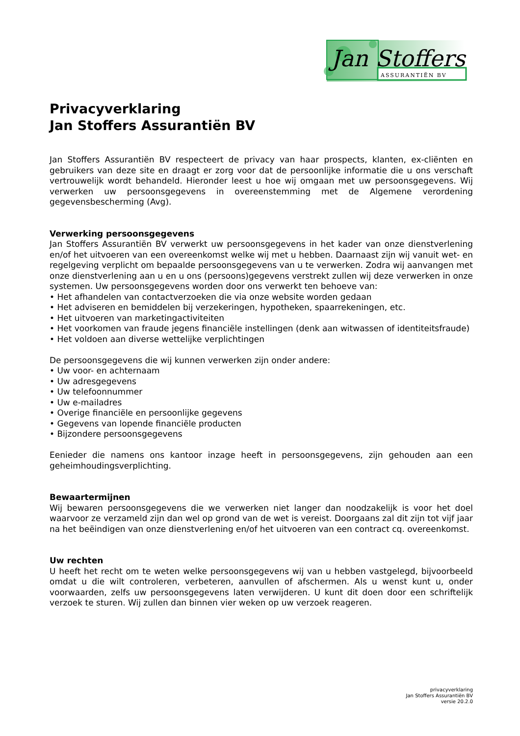Jan Stoffers
ASSURANTIËN BV
Privacyverklaring
Jan Stoffers Assurantiën BV
Jan Stoffers Assurantiën BV respecteert de privacy van haar prospects, klanten, ex-cliënten en gebruikers van deze site en draagt er zorg voor dat de persoonlijke informatie die u ons verschaft vertrouwelijk wordt behandeld. Hieronder leest u hoe wij omgaan met uw persoonsgegevens. Wij verwerken uw persoonsgegevens in overeenstemming met de Algemene verordening gegevensbescherming (Avg).
Verwerking persoonsgegevens
Jan Stoffers Assurantiën BV verwerkt uw persoonsgegevens in het kader van onze dienstverlening en/of het uitvoeren van een overeenkomst welke wij met u hebben. Daarnaast zijn wij vanuit wet- en regelgeving verplicht om bepaalde persoonsgegevens van u te verwerken. Zodra wij aanvangen met onze dienstverlening aan u en u ons (persoons)gegevens verstrekt zullen wij deze verwerken in onze systemen. Uw persoonsgegevens worden door ons verwerkt ten behoeve van:
• Het afhandelen van contactverzoeken die via onze website worden gedaan
• Het adviseren en bemiddelen bij verzekeringen, hypotheken, spaarrekeningen, etc.
• Het uitvoeren van marketingactiviteiten
• Het voorkomen van fraude jegens financiële instellingen (denk aan witwassen of identiteitsfraude)
• Het voldoen aan diverse wettelijke verplichtingen
De persoonsgegevens die wij kunnen verwerken zijn onder andere:
• Uw voor- en achternaam
• Uw adresgegevens
• Uw telefoonnummer
• Uw e-mailadres
• Overige financiële en persoonlijke gegevens
• Gegevens van lopende financiële producten
• Bijzondere persoonsgegevens
Eenieder die namens ons kantoor inzage heeft in persoonsgegevens, zijn gehouden aan een geheimhoudingsverplichting.
Bewaartermijnen
Wij bewaren persoonsgegevens die we verwerken niet langer dan noodzakelijk is voor het doel waarvoor ze verzameld zijn dan wel op grond van de wet is vereist. Doorgaans zal dit zijn tot vijf jaar na het beëindigen van onze dienstverlening en/of het uitvoeren van een contract cq. overeenkomst.
Uw rechten
U heeft het recht om te weten welke persoonsgegevens wij van u hebben vastgelegd, bijvoorbeeld omdat u die wilt controleren, verbeteren, aanvullen of afschermen. Als u wenst kunt u, onder voorwaarden, zelfs uw persoonsgegevens laten verwijderen. U kunt dit doen door een schriftelijk verzoek te sturen. Wij zullen dan binnen vier weken op uw verzoek reageren.
privacyverklaring
Jan Stoffers Assurantiën BV
versie 20.2.0